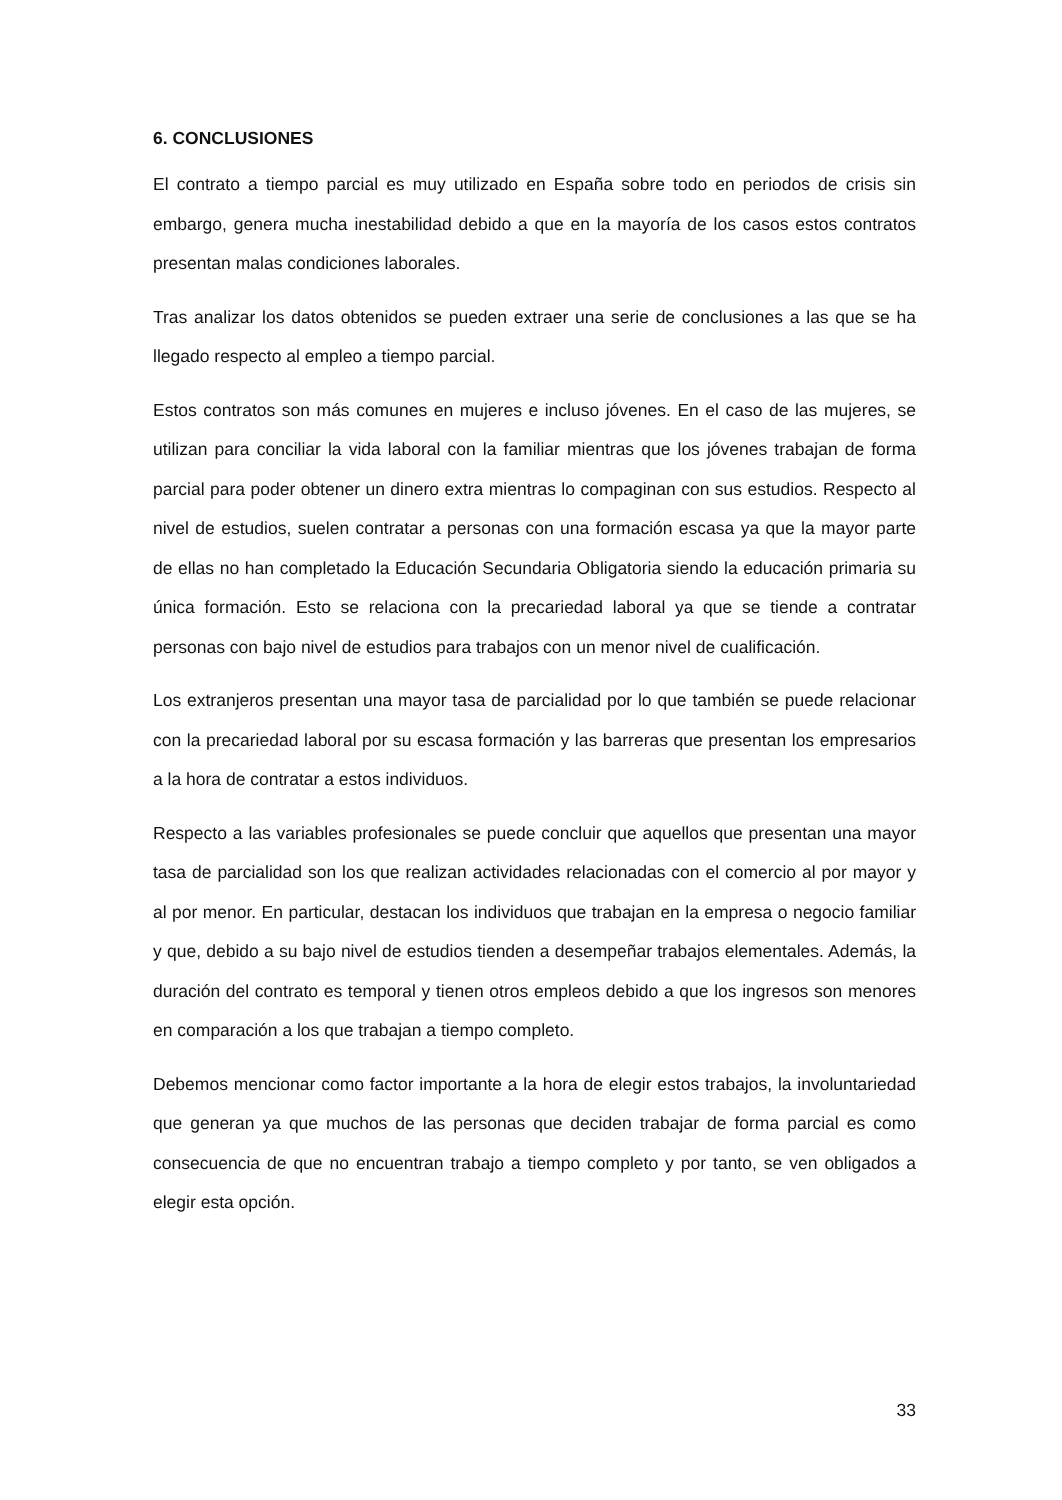6. CONCLUSIONES
El contrato a tiempo parcial es muy utilizado en España sobre todo en periodos de crisis sin embargo, genera mucha inestabilidad debido a que en la mayoría de los casos estos contratos presentan malas condiciones laborales.
Tras analizar los datos obtenidos se pueden extraer una serie de conclusiones a las que se ha llegado respecto al empleo a tiempo parcial.
Estos contratos son más comunes en mujeres e incluso jóvenes. En el caso de las mujeres, se utilizan para conciliar la vida laboral con la familiar mientras que los jóvenes trabajan de forma parcial para poder obtener un dinero extra mientras lo compaginan con sus estudios. Respecto al nivel de estudios, suelen contratar a personas con una formación escasa ya que la mayor parte de ellas no han completado la Educación Secundaria Obligatoria siendo la educación primaria su única formación. Esto se relaciona con la precariedad laboral ya que se tiende a contratar personas con bajo nivel de estudios para trabajos con un menor nivel de cualificación.
Los extranjeros presentan una mayor tasa de parcialidad por lo que también se puede relacionar con la precariedad laboral por su escasa formación y las barreras que presentan los empresarios a la hora de contratar a estos individuos.
Respecto a las variables profesionales se puede concluir que aquellos que presentan una mayor tasa de parcialidad son los que realizan actividades relacionadas con el comercio al por mayor y al por menor. En particular, destacan los individuos que trabajan en la empresa o negocio familiar y que, debido a su bajo nivel de estudios tienden a desempeñar trabajos elementales. Además, la duración del contrato es temporal y tienen otros empleos debido a que los ingresos son menores en comparación a los que trabajan a tiempo completo.
Debemos mencionar como factor importante a la hora de elegir estos trabajos, la involuntariedad que generan ya que muchos de las personas que deciden trabajar de forma parcial es como consecuencia de que no encuentran trabajo a tiempo completo y por tanto, se ven obligados a elegir esta opción.
33